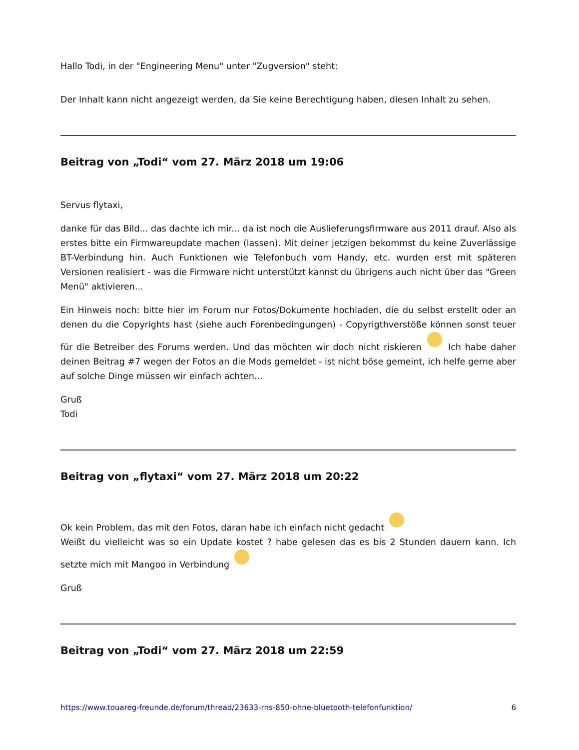Hallo Todi, in der "Engineering Menu" unter "Zugversion" steht:
Der Inhalt kann nicht angezeigt werden, da Sie keine Berechtigung haben, diesen Inhalt zu sehen.
Beitrag von „Todi“ vom 27. März 2018 um 19:06
Servus flytaxi,
danke für das Bild... das dachte ich mir... da ist noch die Auslieferungsfirmware aus 2011 drauf. Also als erstes bitte ein Firmwareupdate machen (lassen). Mit deiner jetzigen bekommst du keine Zuverlässige BT-Verbindung hin. Auch Funktionen wie Telefonbuch vom Handy, etc. wurden erst mit späteren Versionen realisiert - was die Firmware nicht unterstützt kannst du übrigens auch nicht über das "Green Menü" aktivieren...
Ein Hinweis noch: bitte hier im Forum nur Fotos/Dokumente hochladen, die du selbst erstellt oder an denen du die Copyrights hast (siehe auch Forenbedingungen) - Copyrigthverstöße können sonst teuer für die Betreiber des Forums werden. Und das möchten wir doch nicht riskieren Ich habe daher deinen Beitrag #7 wegen der Fotos an die Mods gemeldet - ist nicht böse gemeint, ich helfe gerne aber auf solche Dinge müssen wir einfach achten...
Gruß
Todi
Beitrag von „flytaxi“ vom 27. März 2018 um 20:22
Ok kein Problem, das mit den Fotos, daran habe ich einfach nicht gedacht
Weißt du vielleicht was so ein Update kostet ? habe gelesen das es bis 2 Stunden dauern kann. Ich setzte mich mit Mangoo in Verbindung
Gruß
Beitrag von „Todi“ vom 27. März 2018 um 22:59
https://www.touareg-freunde.de/forum/thread/23633-rns-850-ohne-bluetooth-telefonfunktion/ 6